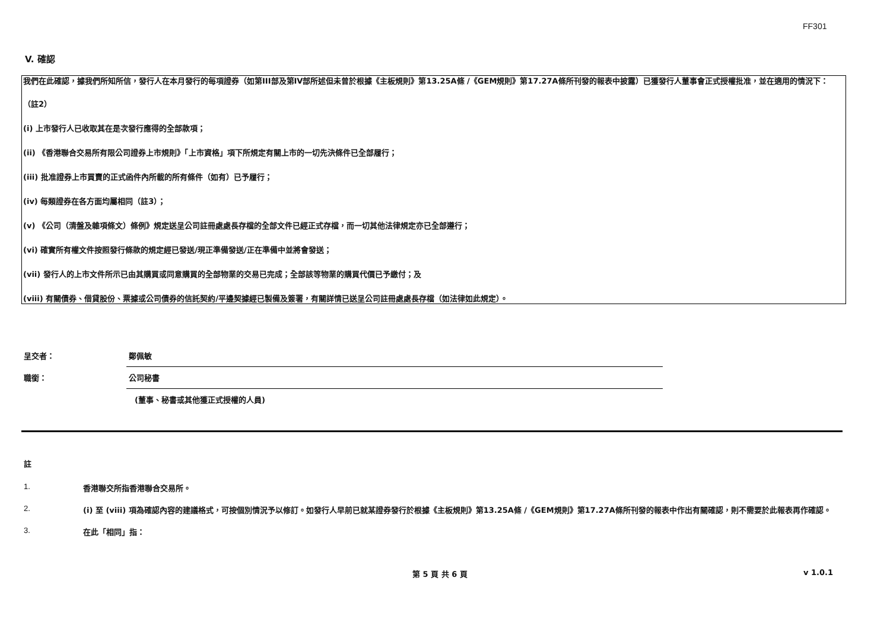FF301
V. 確認
我們在此確認，據我們所知所信，發行人在本月發行的每項證券（如第III部及第IV部所述但未曾於根據《主板規則》第13.25A條 /《GEM規則》第17.27A條所刊發的報表中披露）已獲發行人董事會正式授權批准，並在適用的情況下：
（註2）
(i) 上市發行人已收取其在是次發行應得的全部款項；
(ii) 《香港聯合交易所有限公司證券上市規則》「上市資格」項下所規定有關上市的一切先決條件已全部履行；
(iii) 批准證券上市買賣的正式函件內所載的所有條件（如有）已予履行；
(iv) 每類證券在各方面均屬相同（註3）；
(v) 《公司（清盤及雜項條文）條例》規定送呈公司註冊處處長存檔的全部文件已經正式存檔，而一切其他法律規定亦已全部遵行；
(vi) 確實所有權文件按照發行條款的規定經已發送/現正準備發送/正在準備中並將會發送；
(vii) 發行人的上市文件所示已由其購買或同意購買的全部物業的交易已完成；全部該等物業的購買代價已予繳付；及
(viii) 有關債券、借貸股份、票據或公司債券的信託契約/平邊契據經已製備及簽署，有關詳情已送呈公司註冊處處長存檔（如法律如此規定）。
呈交者：
鄭佩敏
職銜：
公司秘書
(董事、秘書或其他獲正式授權的人員)
註
1. 香港聯交所指香港聯合交易所。
2. (i) 至 (viii) 項為確認內容的建議格式，可按個別情況予以修訂。如發行人早前已就某證券發行於根據《主板規則》第13.25A條 /《GEM規則》第17.27A條所刊發的報表中作出有關確認，則不需要於此報表再作確認。
3. 在此「相同」指：
第 5 頁 共 6 頁 v 1.0.1